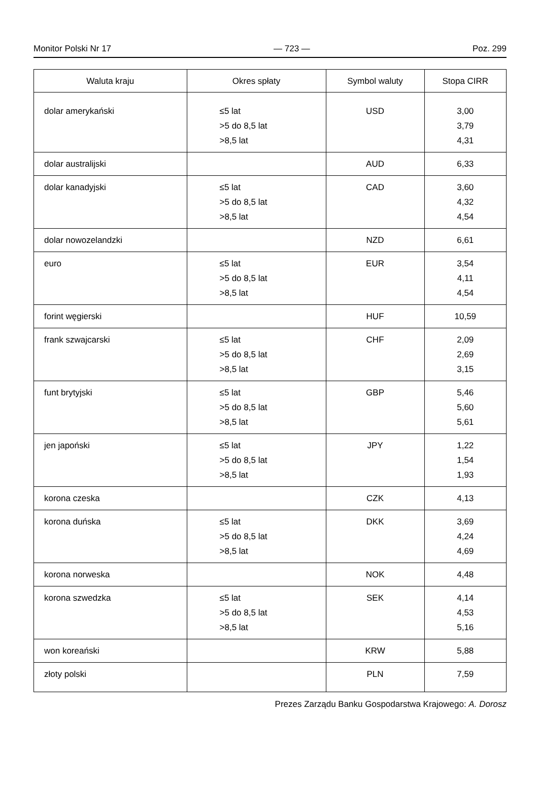Monitor Polski Nr 17 — 723 — Poz. 299
| Waluta kraju | Okres spłaty | Symbol waluty | Stopa CIRR |
| --- | --- | --- | --- |
| dolar amerykański | ≤5 lat >5 do 8,5 lat >8,5 lat | USD | 3,00 3,79 4,31 |
| dolar australijski | | AUD | 6,33 |
| dolar kanadyjski | ≤5 lat >5 do 8,5 lat >8,5 lat | CAD | 3,60 4,32 4,54 |
| dolar nowozelandzki | | NZD | 6,61 |
| euro | ≤5 lat >5 do 8,5 lat >8,5 lat | EUR | 3,54 4,11 4,54 |
| forint węgierski | | HUF | 10,59 |
| frank szwajcarski | ≤5 lat >5 do 8,5 lat >8,5 lat | CHF | 2,09 2,69 3,15 |
| funt brytyjski | ≤5 lat >5 do 8,5 lat >8,5 lat | GBP | 5,46 5,60 5,61 |
| jen japoński | ≤5 lat >5 do 8,5 lat >8,5 lat | JPY | 1,22 1,54 1,93 |
| korona czeska | | CZK | 4,13 |
| korona duńska | ≤5 lat >5 do 8,5 lat >8,5 lat | DKK | 3,69 4,24 4,69 |
| korona norweska | | NOK | 4,48 |
| korona szwedzka | ≤5 lat >5 do 8,5 lat >8,5 lat | SEK | 4,14 4,53 5,16 |
| won koreański | | KRW | 5,88 |
| złoty polski | | PLN | 7,59 |
Prezes Zarządu Banku Gospodarstwa Krajowego: A. Dorosz